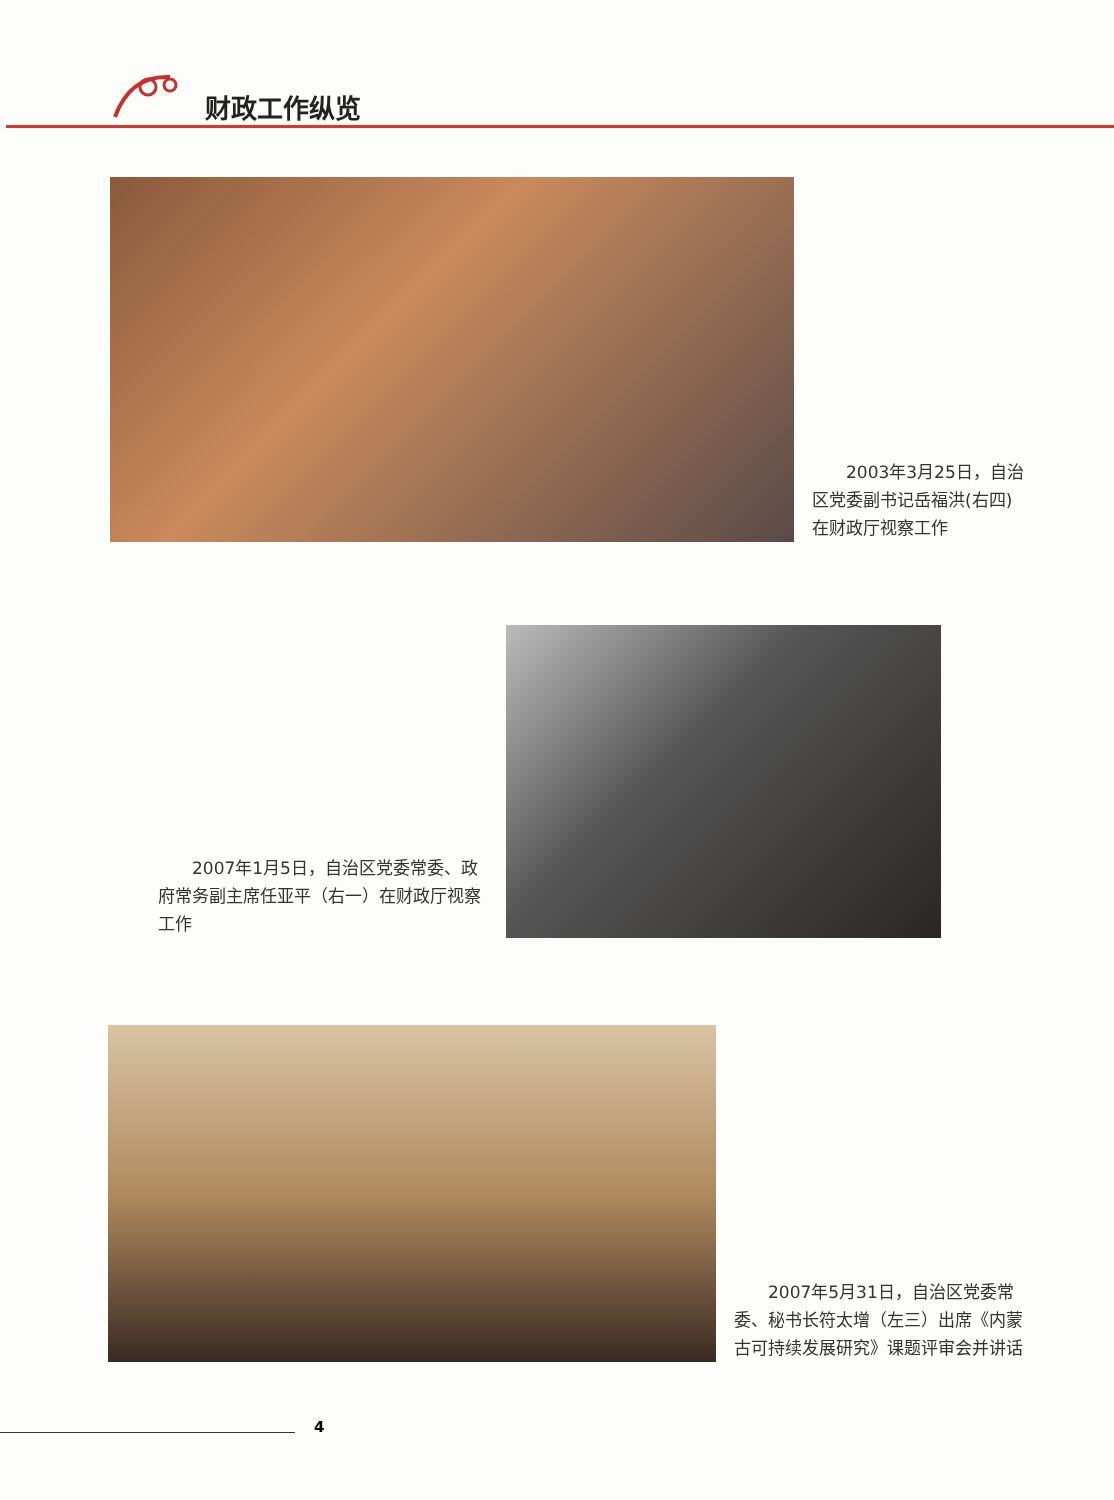财政工作纵览
2003年3月25日，自治区党委副书记岳福洪(右四)在财政厅视察工作
2007年1月5日，自治区党委常委、政府常务副主席任亚平（右一）在财政厅视察工作
2007年5月31日，自治区党委常委、秘书长符太增（左三）出席《内蒙古可持续发展研究》课题评审会并讲话
4